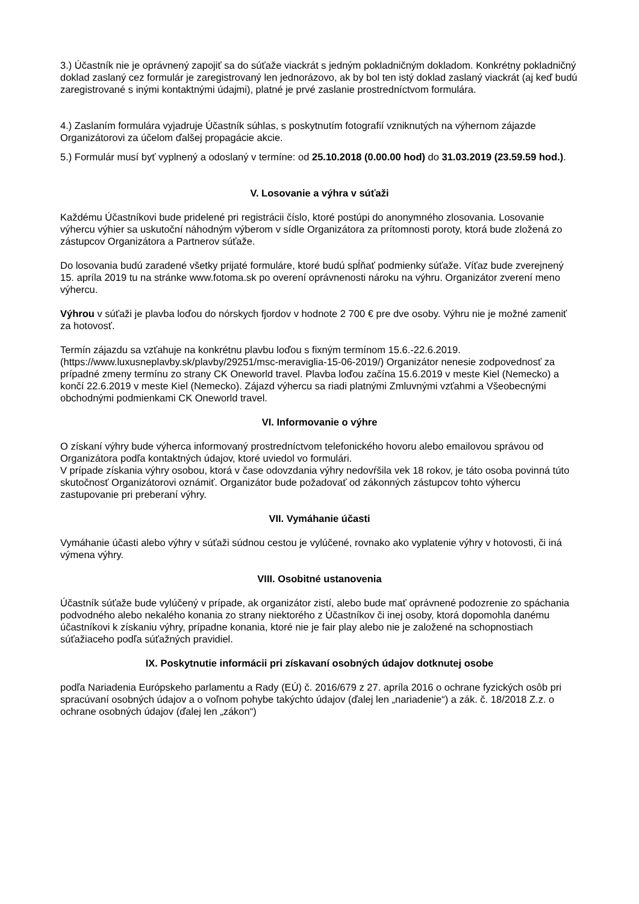3.) Účastník nie je oprávnený zapojiť sa do súťaže viackrát s jedným pokladničným dokladom. Konkrétny pokladničný doklad zaslaný cez formulár je zaregistrovaný len jednorázovo, ak by bol ten istý doklad zaslaný viackrát (aj keď budú zaregistrované s inými kontaktnými údajmi), platné je prvé zaslanie prostredníctvom formulára.
4.) Zaslaním formulára vyjadruje Účastník súhlas, s poskytnutím fotografií vzniknutých na výhernom zájazde Organizátorovi za účelom ďalšej propagácie akcie.
5.) Formulár musí byť vyplnený a odoslaný v termíne: od 25.10.2018 (0.00.00 hod) do 31.03.2019 (23.59.59 hod.).
V. Losovanie a výhra v súťaži
Každému Účastníkovi bude pridelené pri registrácii číslo, ktoré postúpi do anonymného zlosovania. Losovanie výhercu výhier sa uskutoční náhodným výberom v sídle Organizátora za prítomnosti poroty, ktorá bude zložená zo zástupcov Organizátora a Partnerov súťaže.
Do losovania budú zaradené všetky prijaté formuláre, ktoré budú spĺňať podmienky súťaže. Víťaz bude zverejnený 15. apríla 2019 tu na stránke www.fotoma.sk po overení oprávnenosti nároku na výhru. Organizátor zverení meno výhercu.
Výhrou v súťaži je plavba loďou do nórskych fjordov v hodnote 2 700 € pre dve osoby. Výhru nie je možné zameniť za hotovosť.
Termín zájazdu sa vzťahuje na konkrétnu plavbu loďou s fixným termínom 15.6.-22.6.2019. (https://www.luxusneplavby.sk/plavby/29251/msc-meraviglia-15-06-2019/) Organizátor nenesie zodpovednosť za prípadné zmeny termínu zo strany CK Oneworld travel. Plavba loďou začína 15.6.2019 v meste Kiel (Nemecko) a končí 22.6.2019 v meste Kiel (Nemecko). Zájazd výhercu sa riadi platnými Zmluvnými vzťahmi a Všeobecnými obchodnými podmienkami CK Oneworld travel.
VI. Informovanie o výhre
O získaní výhry bude výherca informovaný prostredníctvom telefonického hovoru alebo emailovou správou od Organizátora podľa kontaktných údajov, ktoré uviedol vo formulári.
V prípade získania výhry osobou, ktorá v čase odovzdania výhry nedovŕšila vek 18 rokov, je táto osoba povinná túto skutočnosť Organizátorovi oznámiť. Organizátor bude požadovať od zákonných zástupcov tohto výhercu zastupovanie pri preberaní výhry.
VII. Vymáhanie účasti
Vymáhanie účasti alebo výhry v súťaži súdnou cestou je vylúčené, rovnako ako vyplatenie výhry v hotovosti, či iná výmena výhry.
VIII. Osobitné ustanovenia
Účastník súťaže bude vylúčený v prípade, ak organizátor zistí, alebo bude mať oprávnené podozrenie zo spáchania podvodného alebo nekalého konania zo strany niektorého z Účastníkov či inej osoby, ktorá dopomohla danému účastníkovi k získaniu výhry, prípadne konania, ktoré nie je fair play alebo nie je založené na schopnostiach súťažiaceho podľa súťažných pravidiel.
IX. Poskytnutie informácii pri získavaní osobných údajov dotknutej osobe
podľa Nariadenia Európskeho parlamentu a Rady (EÚ) č. 2016/679 z 27. apríla 2016 o ochrane fyzických osôb pri spracúvaní osobných údajov a o voľnom pohybe takýchto údajov (ďalej len „nariadenie“) a zák. č. 18/2018 Z.z. o ochrane osobných údajov (ďalej len „zákon“)